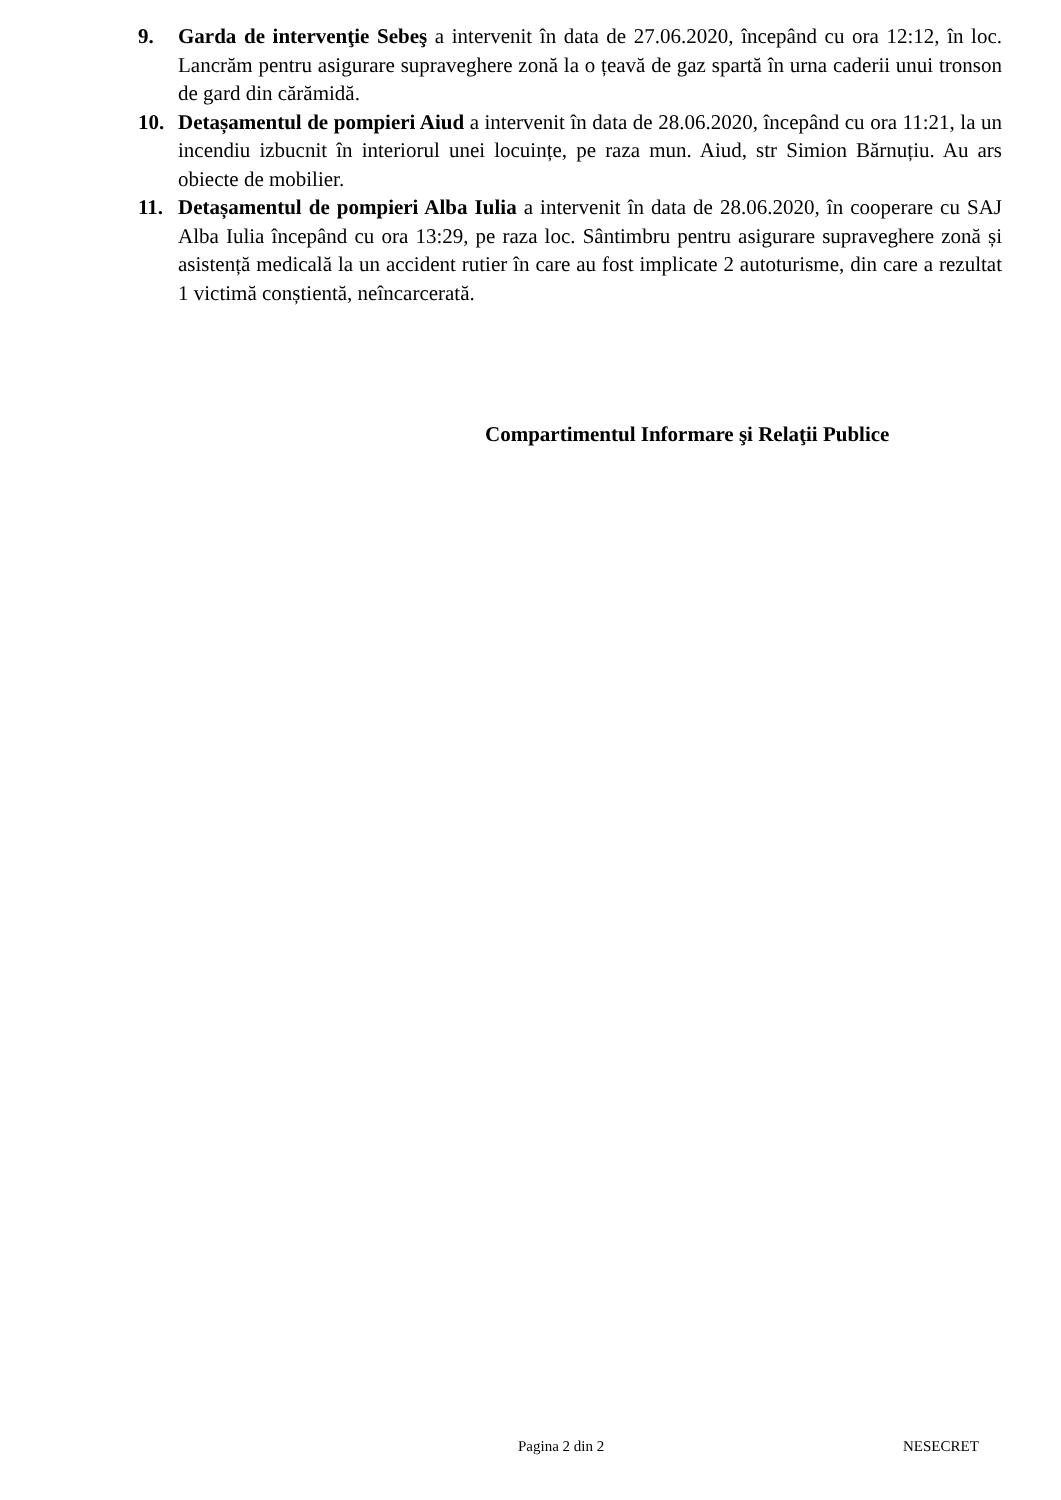9. Garda de intervenţie Sebeş a intervenit în data de 27.06.2020, începând cu ora 12:12, în loc. Lancrăm pentru asigurare supraveghere zonă la o țeavă de gaz spartă în urna caderii unui tronson de gard din cărămidă.
10. Detașamentul de pompieri Aiud a intervenit în data de 28.06.2020, începând cu ora 11:21, la un incendiu izbucnit în interiorul unei locuințe, pe raza mun. Aiud, str Simion Bărnuțiu. Au ars obiecte de mobilier.
11. Detașamentul de pompieri Alba Iulia a intervenit în data de 28.06.2020, în cooperare cu SAJ Alba Iulia începând cu ora 13:29, pe raza loc. Sântimbru pentru asigurare supraveghere zonă și asistență medicală la un accident rutier în care au fost implicate 2 autoturisme, din care a rezultat 1 victimă conștientă, neîncarcerată.
Compartimentul Informare şi Relaţii Publice
Pagina 2 din 2 NESECRET